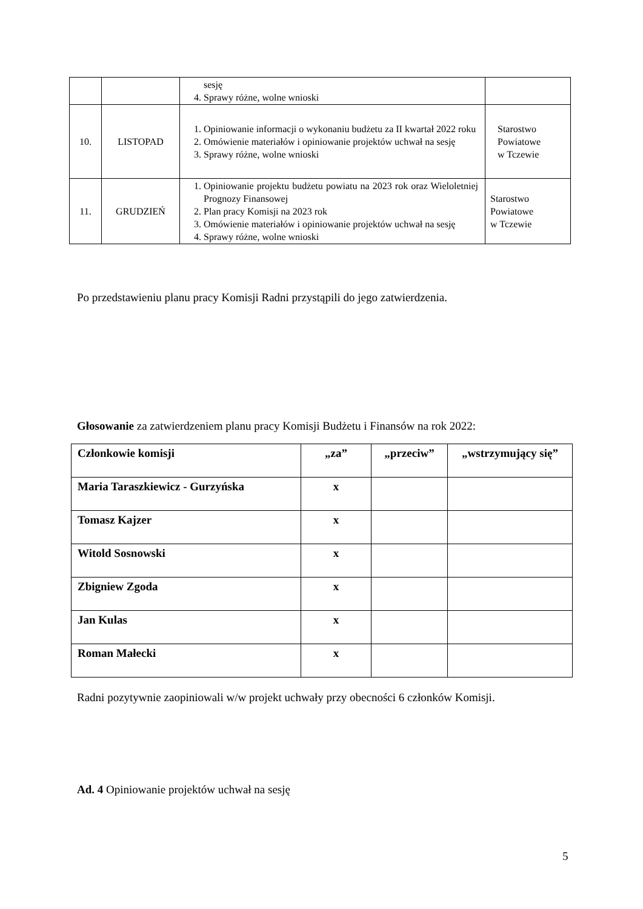| | | sesję 4. Sprawy różne, wolne wnioski | |
| 10. | LISTOPAD | 1. Opiniowanie informacji o wykonaniu budżetu za II kwartał 2022 roku 2. Omówienie materiałów i opiniowanie projektów uchwał na sesję 3. Sprawy różne, wolne wnioski | Starostwo Powiatowe w Tczewie |
| 11. | GRUDZIEŃ | 1. Opiniowanie projektu budżetu powiatu na 2023 rok oraz Wieloletniej Prognozy Finansowej 2. Plan pracy Komisji na 2023 rok 3. Omówienie materiałów i opiniowanie projektów uchwał na sesję 4. Sprawy różne, wolne wnioski | Starostwo Powiatowe w Tczewie |
Po przedstawieniu planu pracy Komisji Radni przystąpili do jego zatwierdzenia.
Głosowanie za zatwierdzeniem planu pracy Komisji Budżetu i Finansów na rok 2022:
| Członkowie komisji | „za” | „przeciw” | „wstrzymujący się” |
| --- | --- | --- | --- |
| Maria Taraszkiewicz - Gurzyńska | x | | |
| Tomasz Kajzer | x | | |
| Witold Sosnowski | x | | |
| Zbigniew Zgoda | x | | |
| Jan Kulas | x | | |
| Roman Małecki | x | | |
Radni pozytywnie zaopiniowali w/w projekt uchwały przy obecności 6 członków Komisji.
Ad. 4 Opiniowanie projektów uchwał na sesję
5